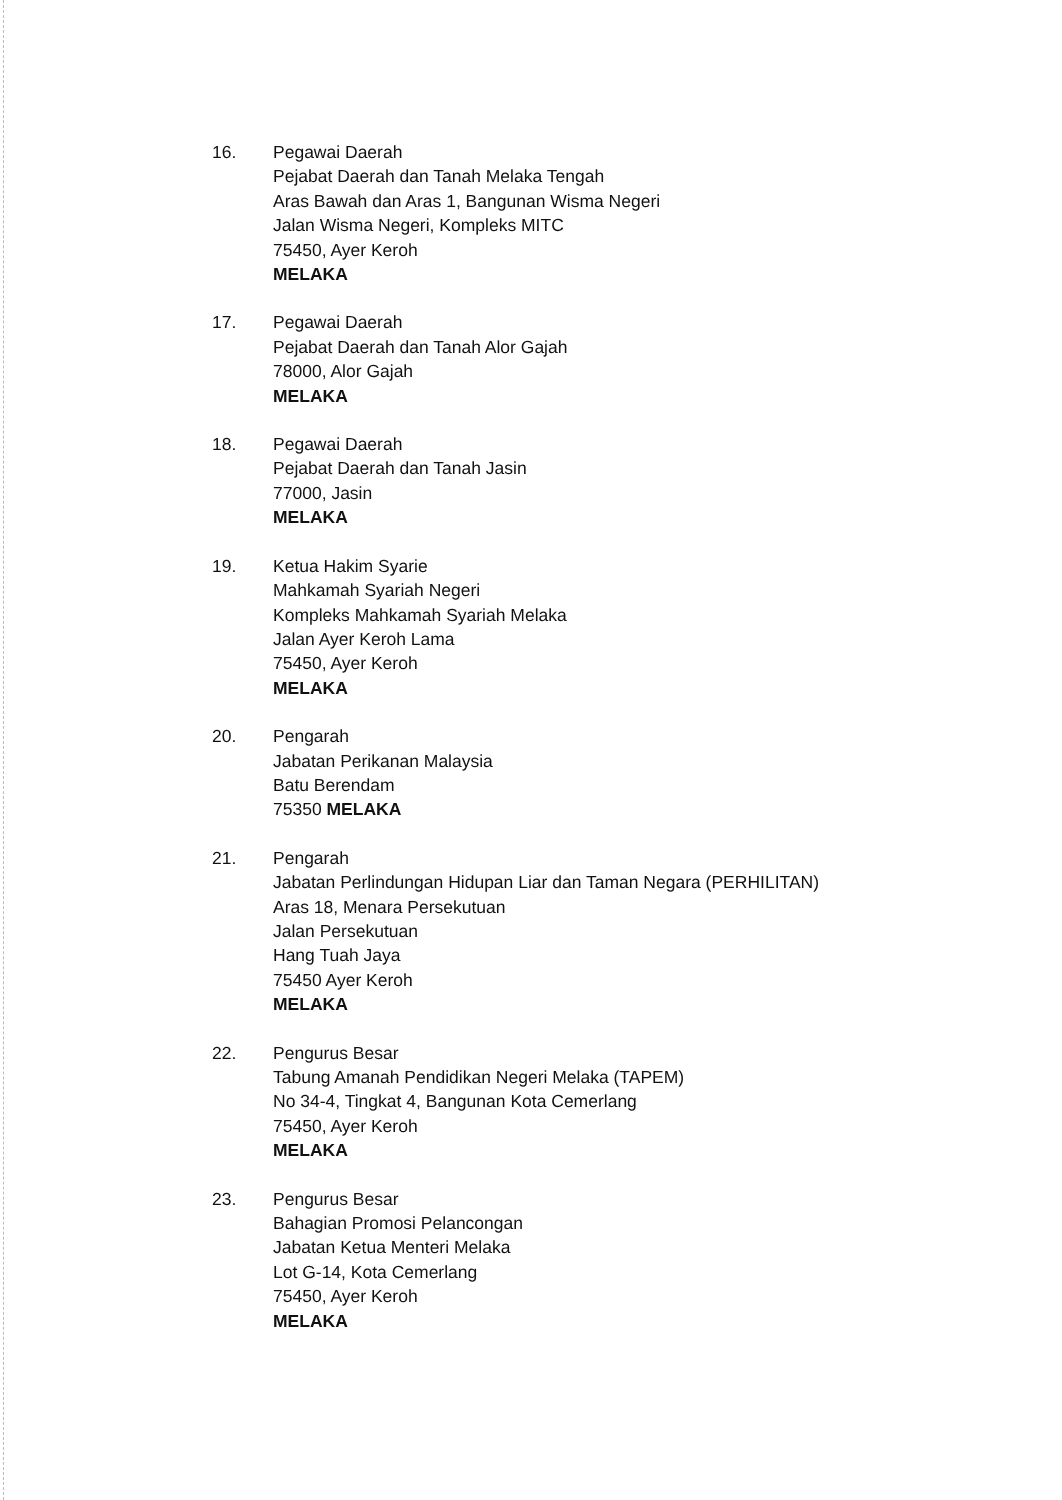16. Pegawai Daerah
Pejabat Daerah dan Tanah Melaka Tengah
Aras Bawah dan Aras 1, Bangunan Wisma Negeri
Jalan Wisma Negeri, Kompleks MITC
75450, Ayer Keroh
MELAKA
17. Pegawai Daerah
Pejabat Daerah dan Tanah Alor Gajah
78000, Alor Gajah
MELAKA
18. Pegawai Daerah
Pejabat Daerah dan Tanah Jasin
77000, Jasin
MELAKA
19. Ketua Hakim Syarie
Mahkamah Syariah Negeri
Kompleks Mahkamah Syariah Melaka
Jalan Ayer Keroh Lama
75450, Ayer Keroh
MELAKA
20. Pengarah
Jabatan Perikanan Malaysia
Batu Berendam
75350 MELAKA
21. Pengarah
Jabatan Perlindungan Hidupan Liar dan Taman Negara (PERHILITAN)
Aras 18, Menara Persekutuan
Jalan Persekutuan
Hang Tuah Jaya
75450 Ayer Keroh
MELAKA
22. Pengurus Besar
Tabung Amanah Pendidikan Negeri Melaka (TAPEM)
No 34-4, Tingkat 4, Bangunan Kota Cemerlang
75450, Ayer Keroh
MELAKA
23. Pengurus Besar
Bahagian Promosi Pelancongan
Jabatan Ketua Menteri Melaka
Lot G-14, Kota Cemerlang
75450, Ayer Keroh
MELAKA